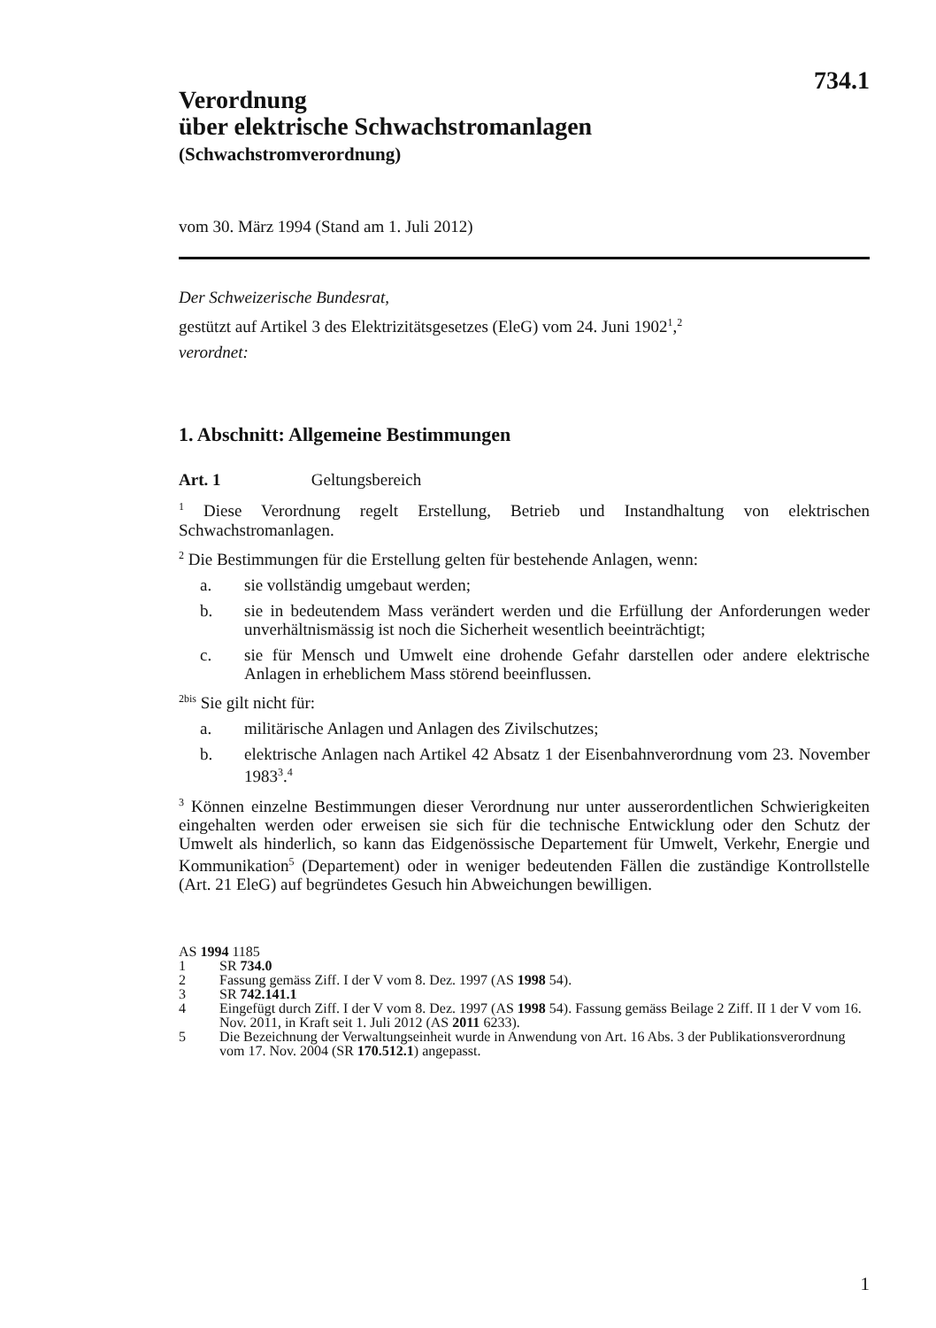734.1
Verordnung
über elektrische Schwachstromanlagen
(Schwachstromverordnung)
vom 30. März 1994 (Stand am 1. Juli 2012)
Der Schweizerische Bundesrat,
gestützt auf Artikel 3 des Elektrizitätsgesetzes (EleG) vom 24. Juni 1902<sup>1</sup>,<sup>2</sup>
verordnet:
1. Abschnitt: Allgemeine Bestimmungen
Art. 1 Geltungsbereich
<sup>1</sup> Diese Verordnung regelt Erstellung, Betrieb und Instandhaltung von elektrischen Schwachstromanlagen.
<sup>2</sup> Die Bestimmungen für die Erstellung gelten für bestehende Anlagen, wenn:
a. sie vollständig umgebaut werden;
b. sie in bedeutendem Mass verändert werden und die Erfüllung der Anforderungen weder unverhältnismässig ist noch die Sicherheit wesentlich beeinträchtigt;
c. sie für Mensch und Umwelt eine drohende Gefahr darstellen oder andere elektrische Anlagen in erheblichem Mass störend beeinflussen.
<sup>2bis</sup> Sie gilt nicht für:
a. militärische Anlagen und Anlagen des Zivilschutzes;
b. elektrische Anlagen nach Artikel 42 Absatz 1 der Eisenbahnverordnung vom 23. November 1983<sup>3</sup>.<sup>4</sup>
<sup>3</sup> Können einzelne Bestimmungen dieser Verordnung nur unter ausserordentlichen Schwierigkeiten eingehalten werden oder erweisen sie sich für die technische Entwicklung oder den Schutz der Umwelt als hinderlich, so kann das Eidgenössische Departement für Umwelt, Verkehr, Energie und Kommunikation<sup>5</sup> (Departement) oder in weniger bedeutenden Fällen die zuständige Kontrollstelle (Art. 21 EleG) auf begründetes Gesuch hin Abweichungen bewilligen.
AS 1994 1185
1 SR 734.0
2 Fassung gemäss Ziff. I der V vom 8. Dez. 1997 (AS 1998 54).
3 SR 742.141.1
4 Eingefügt durch Ziff. I der V vom 8. Dez. 1997 (AS 1998 54). Fassung gemäss Beilage 2 Ziff. II 1 der V vom 16. Nov. 2011, in Kraft seit 1. Juli 2012 (AS 2011 6233).
5 Die Bezeichnung der Verwaltungseinheit wurde in Anwendung von Art. 16 Abs. 3 der Publikationsverordnung vom 17. Nov. 2004 (SR 170.512.1) angepasst.
1